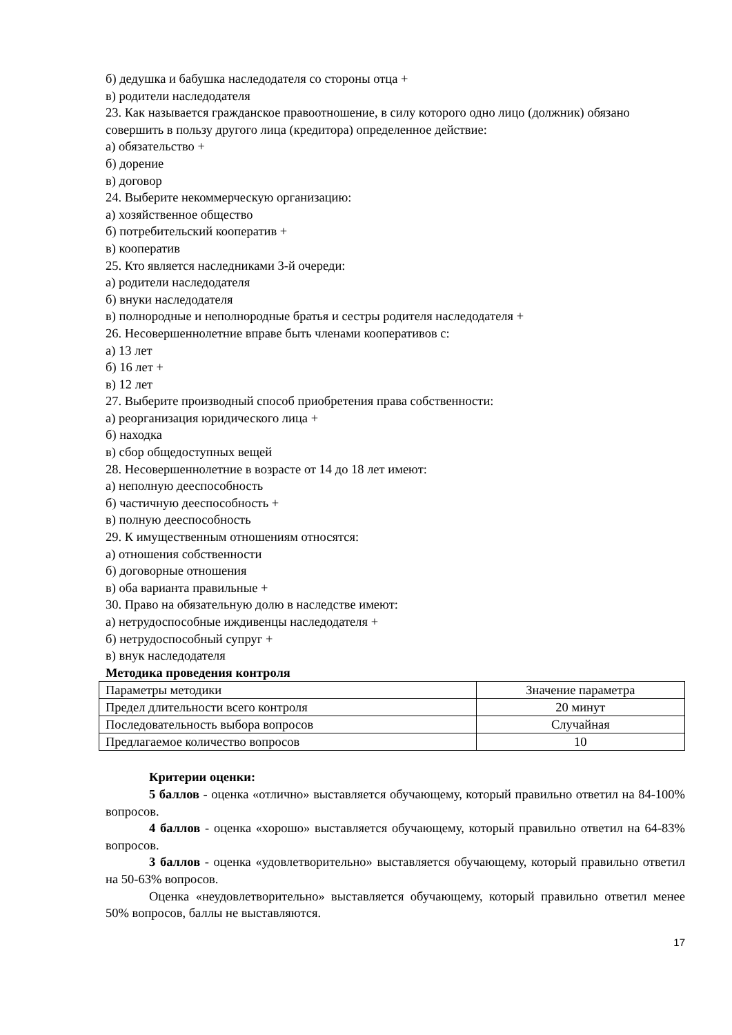б) дедушка и бабушка наследодателя со стороны отца +
в) родители наследодателя
23. Как называется гражданское правоотношение, в силу которого одно лицо (должник) обязано совершить в пользу другого лица (кредитора) определенное действие:
а) обязательство +
б) дорение
в) договор
24. Выберите некоммерческую организацию:
а) хозяйственное общество
б) потребительский кооператив +
в) кооператив
25. Кто является наследниками 3-й очереди:
а) родители наследодателя
б) внуки наследодателя
в) полнородные и неполнородные братья и сестры родителя наследодателя +
26. Несовершеннолетние вправе быть членами кооперативов с:
а) 13 лет
б) 16 лет +
в) 12 лет
27. Выберите производный способ приобретения права собственности:
а) реорганизация юридического лица +
б) находка
в) сбор общедоступных вещей
28. Несовершеннолетние в возрасте от 14 до 18 лет имеют:
а) неполную дееспособность
б) частичную дееспособность +
в) полную дееспособность
29. К имущественным отношениям относятся:
а) отношения собственности
б) договорные отношения
в) оба варианта правильные +
30. Право на обязательную долю в наследстве имеют:
а) нетрудоспособные иждивенцы наследодателя +
б) нетрудоспособный супруг +
в) внук наследодателя
Методика проведения контроля
| Параметры методики | Значение параметра |
| Предел длительности всего контроля | 20 минут |
| Последовательность выбора вопросов | Случайная |
| Предлагаемое количество вопросов | 10 |
Критерии оценки:
5 баллов - оценка «отлично» выставляется обучающему, который правильно ответил на 84-100% вопросов.
4 баллов - оценка «хорошо» выставляется обучающему, который правильно ответил на 64-83% вопросов.
3 баллов - оценка «удовлетворительно» выставляется обучающему, который правильно ответил на 50-63% вопросов.
Оценка «неудовлетворительно» выставляется обучающему, который правильно ответил менее 50% вопросов, баллы не выставляются.
17